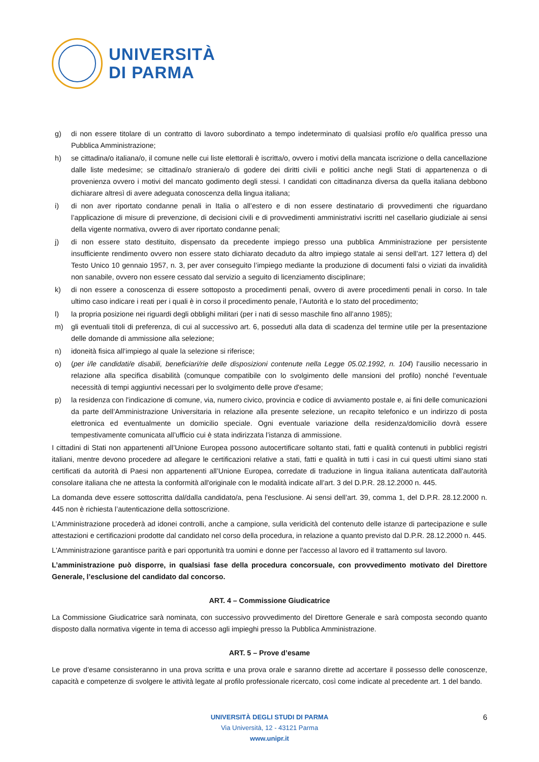UNIVERSITÀ
DI PARMA
g) di non essere titolare di un contratto di lavoro subordinato a tempo indeterminato di qualsiasi profilo e/o qualifica presso una Pubblica Amministrazione;
h) se cittadina/o italiana/o, il comune nelle cui liste elettorali è iscritta/o, ovvero i motivi della mancata iscrizione o della cancellazione dalle liste medesime; se cittadina/o straniera/o di godere dei diritti civili e politici anche negli Stati di appartenenza o di provenienza ovvero i motivi del mancato godimento degli stessi. I candidati con cittadinanza diversa da quella italiana debbono dichiarare altresì di avere adeguata conoscenza della lingua italiana;
i) di non aver riportato condanne penali in Italia o all’estero e di non essere destinatario di provvedimenti che riguardano l’applicazione di misure di prevenzione, di decisioni civili e di provvedimenti amministrativi iscritti nel casellario giudiziale ai sensi della vigente normativa, ovvero di aver riportato condanne penali;
j) di non essere stato destituito, dispensato da precedente impiego presso una pubblica Amministrazione per persistente insufficiente rendimento ovvero non essere stato dichiarato decaduto da altro impiego statale ai sensi dell’art. 127 lettera d) del Testo Unico 10 gennaio 1957, n. 3, per aver conseguito l’impiego mediante la produzione di documenti falsi o viziati da invalidità non sanabile, ovvero non essere cessato dal servizio a seguito di licenziamento disciplinare;
k) di non essere a conoscenza di essere sottoposto a procedimenti penali, ovvero di avere procedimenti penali in corso. In tale ultimo caso indicare i reati per i quali è in corso il procedimento penale, l’Autorità e lo stato del procedimento;
l) la propria posizione nei riguardi degli obblighi militari (per i nati di sesso maschile fino all’anno 1985);
m) gli eventuali titoli di preferenza, di cui al successivo art. 6, posseduti alla data di scadenza del termine utile per la presentazione delle domande di ammissione alla selezione;
n) idoneità fisica all’impiego al quale la selezione si riferisce;
o) (per i/le candidati/e disabili, beneficiari/rie delle disposizioni contenute nella Legge 05.02.1992, n. 104) l’ausilio necessario in relazione alla specifica disabilità (comunque compatibile con lo svolgimento delle mansioni del profilo) nonché l’eventuale necessità di tempi aggiuntivi necessari per lo svolgimento delle prove d'esame;
p) la residenza con l'indicazione di comune, via, numero civico, provincia e codice di avviamento postale e, ai fini delle comunicazioni da parte dell’Amministrazione Universitaria in relazione alla presente selezione, un recapito telefonico e un indirizzo di posta elettronica ed eventualmente un domicilio speciale. Ogni eventuale variazione della residenza/domicilio dovrà essere tempestivamente comunicata all’ufficio cui è stata indirizzata l’istanza di ammissione.
I cittadini di Stati non appartenenti all’Unione Europea possono autocertificare soltanto stati, fatti e qualità contenuti in pubblici registri italiani, mentre devono procedere ad allegare le certificazioni relative a stati, fatti e qualità in tutti i casi in cui questi ultimi siano stati certificati da autorità di Paesi non appartenenti all’Unione Europea, corredate di traduzione in lingua italiana autenticata dall'autorità consolare italiana che ne attesta la conformità all'originale con le modalità indicate all’art. 3 del D.P.R. 28.12.2000 n. 445.
La domanda deve essere sottoscritta dal/dalla candidato/a, pena l'esclusione. Ai sensi dell’art. 39, comma 1, del D.P.R. 28.12.2000 n. 445 non è richiesta l’autenticazione della sottoscrizione.
L’Amministrazione procederà ad idonei controlli, anche a campione, sulla veridicità del contenuto delle istanze di partecipazione e sulle attestazioni e certificazioni prodotte dal candidato nel corso della procedura, in relazione a quanto previsto dal D.P.R. 28.12.2000 n. 445.
L'Amministrazione garantisce parità e pari opportunità tra uomini e donne per l'accesso al lavoro ed il trattamento sul lavoro.
L’amministrazione può disporre, in qualsiasi fase della procedura concorsuale, con provvedimento motivato del Direttore Generale, l’esclusione del candidato dal concorso.
ART. 4 – Commissione Giudicatrice
La Commissione Giudicatrice sarà nominata, con successivo provvedimento del Direttore Generale e sarà composta secondo quanto disposto dalla normativa vigente in tema di accesso agli impieghi presso la Pubblica Amministrazione.
ART. 5 – Prove d’esame
Le prove d’esame consisteranno in una prova scritta e una prova orale e saranno dirette ad accertare il possesso delle conoscenze, capacità e competenze di svolgere le attività legate al profilo professionale ricercato, così come indicate al precedente art. 1 del bando.
UNIVERSITÀ DEGLI STUDI DI PARMA 6
Via Università, 12 - 43121 Parma
www.unipr.it